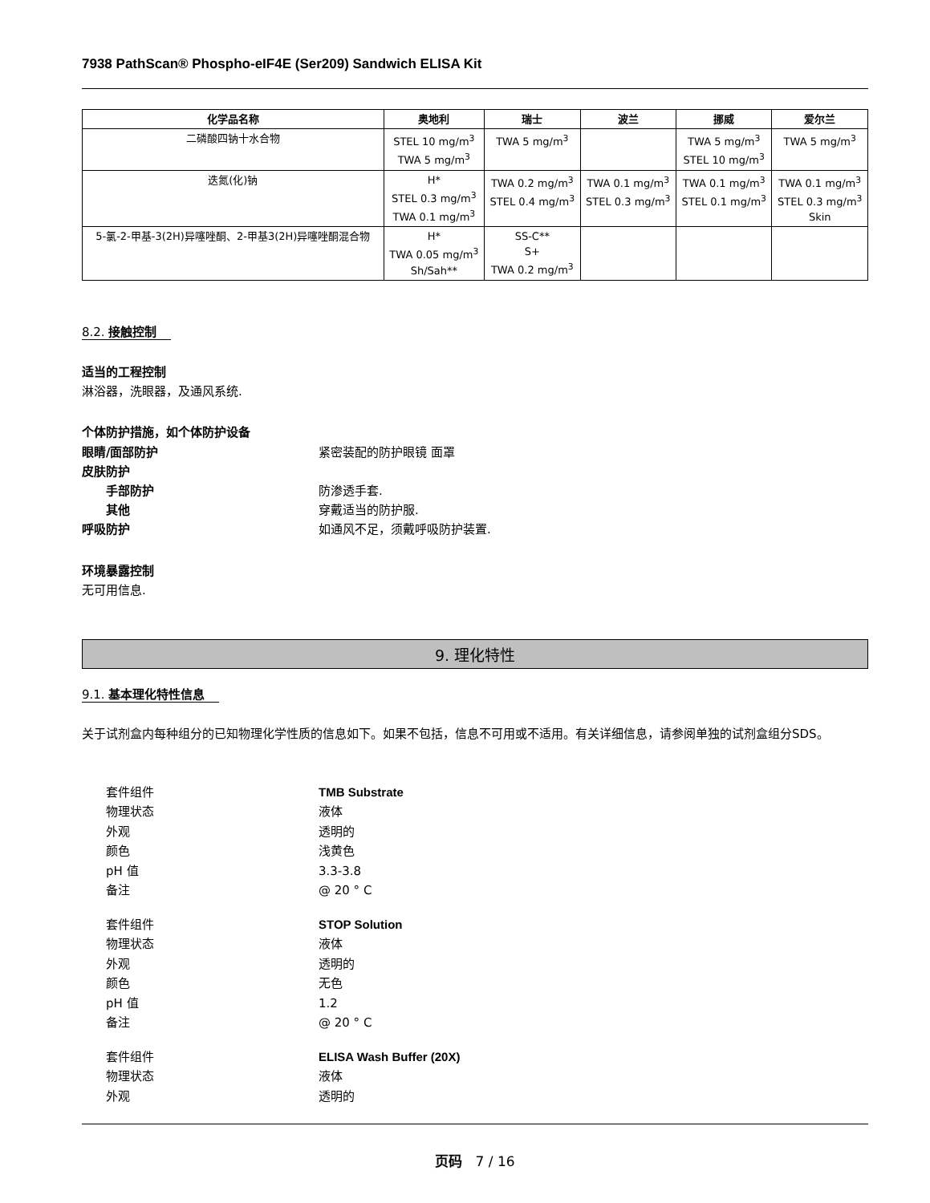7938 PathScan® Phospho-eIF4E (Ser209) Sandwich ELISA Kit
| 化学品名称 | 奥地利 | 瑞士 | 波兰 | 挪威 | 爱尔兰 |
| --- | --- | --- | --- | --- | --- |
| 二磷酸四钠十水合物 | STEL 10 mg/m<sup>3</sup> TWA 5 mg/m<sup>3</sup> | TWA 5 mg/m<sup>3</sup> | | TWA 5 mg/m<sup>3</sup> STEL 10 mg/m<sup>3</sup> | TWA 5 mg/m<sup>3</sup> |
| 迭氮(化)钠 | H* STEL 0.3 mg/m<sup>3</sup> TWA 0.1 mg/m<sup>3</sup> | TWA 0.2 mg/m<sup>3</sup> STEL 0.4 mg/m<sup>3</sup> | TWA 0.1 mg/m<sup>3</sup> STEL 0.3 mg/m<sup>3</sup> | TWA 0.1 mg/m<sup>3</sup> STEL 0.1 mg/m<sup>3</sup> | TWA 0.1 mg/m<sup>3</sup> STEL 0.3 mg/m<sup>3</sup> Skin |
| 5-氯-2-甲基-3(2H)异噻唑酮、2-甲基3(2H)异噻唑酮混合物 | H* TWA 0.05 mg/m<sup>3</sup> Sh/Sah** | SS-C** S+ TWA 0.2 mg/m<sup>3</sup> | | | |
8.2. 接触控制
适当的工程控制
淋浴器，洗眼器，及通风系统.
个体防护措施，如个体防护设备
眼睛/面部防护 紧密装配的防护眼镜 面罩
皮肤防护
手部防护 防渗透手套.
其他 穿戴适当的防护服.
呼吸防护 如通风不足，须戴呼吸防护装置.
环境暴露控制
无可用信息.
9. 理化特性
9.1. 基本理化特性信息
关于试剂盒内每种组分的已知物理化学性质的信息如下。如果不包括，信息不可用或不适用。有关详细信息，请参阅单独的试剂盒组分SDS。
套件组件 TMB Substrate
物理状态 液体
外观 透明的
颜色 浅黄色
pH 值 3.3-3.8
备注 @ 20 ° C
套件组件 STOP Solution
物理状态 液体
外观 透明的
颜色 无色
pH 值 1.2
备注 @ 20 ° C
套件组件 ELISA Wash Buffer (20X)
物理状态 液体
外观 透明的
页码 7 / 16